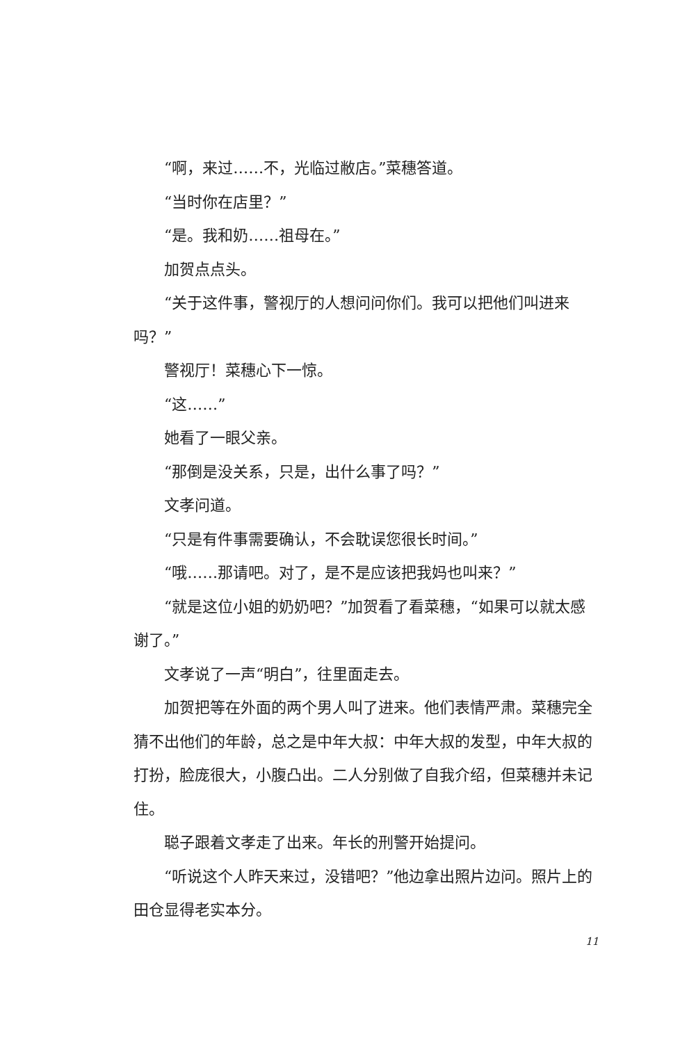“啊，来过……不，光临过敝店。”菜穗答道。
“当时你在店里？”
“是。我和奶……祖母在。”
加贺点点头。
“关于这件事，警视厅的人想问问你们。我可以把他们叫进来吗？”
警视厅！菜穗心下一惊。
“这……”
她看了一眼父亲。
“那倒是没关系，只是，出什么事了吗？”
文孝问道。
“只是有件事需要确认，不会耽误您很长时间。”
“哦……那请吧。对了，是不是应该把我妈也叫来？”
“就是这位小姐的奶奶吧？”加贺看了看菜穗，“如果可以就太感谢了。”
文孝说了一声“明白”，往里面走去。
加贺把等在外面的两个男人叫了进来。他们表情严肃。菜穗完全猜不出他们的年龄，总之是中年大叔：中年大叔的发型，中年大叔的打扮，脸庞很大，小腹凸出。二人分别做了自我介绍，但菜穗并未记住。
聪子跟着文孝走了出来。年长的刑警开始提问。
“听说这个人昨天来过，没错吧？”他边拿出照片边问。照片上的田仓显得老实本分。
11